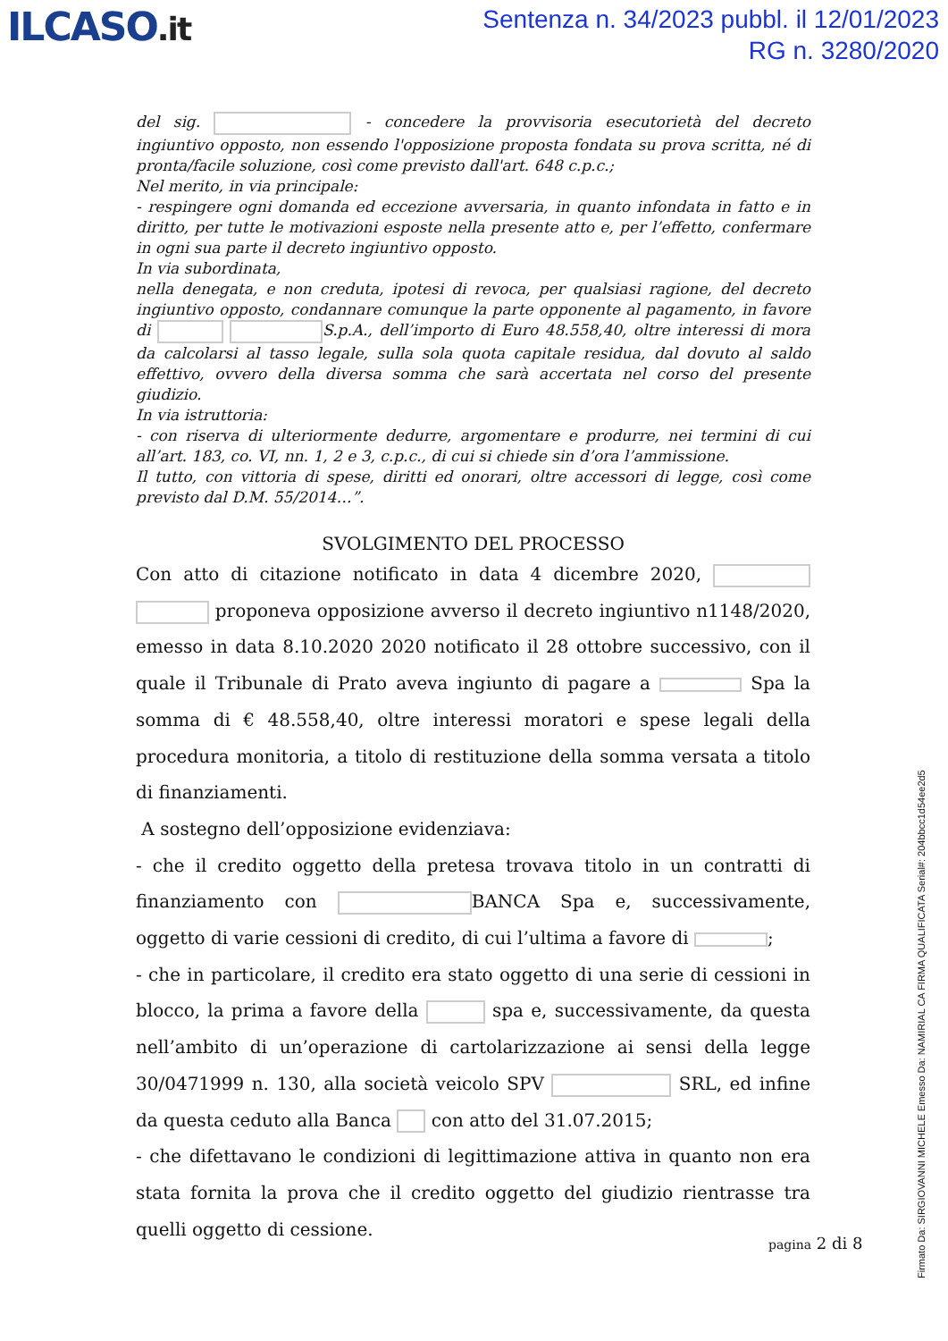ILCASO.it
Sentenza n. 34/2023 pubbl. il 12/01/2023
RG n. 3280/2020
del sig. - concedere la provvisoria esecutorietà del decreto ingiuntivo opposto, non essendo l'opposizione proposta fondata su prova scritta, né di pronta/facile soluzione, così come previsto dall'art. 648 c.p.c.;
Nel merito, in via principale:
- respingere ogni domanda ed eccezione avversaria, in quanto infondata in fatto e in diritto, per tutte le motivazioni esposte nella presente atto e, per l’effetto, confermare in ogni sua parte il decreto ingiuntivo opposto.
In via subordinata,
nella denegata, e non creduta, ipotesi di revoca, per qualsiasi ragione, del decreto ingiuntivo opposto, condannare comunque la parte opponente al pagamento, in favore di S.p.A., dell’importo di Euro 48.558,40, oltre interessi di mora da calcolarsi al tasso legale, sulla sola quota capitale residua, dal dovuto al saldo effettivo, ovvero della diversa somma che sarà accertata nel corso del presente giudizio.
In via istruttoria:
- con riserva di ulteriormente dedurre, argomentare e produrre, nei termini di cui all’art. 183, co. VI, nn. 1, 2 e 3, c.p.c., di cui si chiede sin d’ora l’ammissione.
Il tutto, con vittoria di spese, diritti ed onorari, oltre accessori di legge, così come previsto dal D.M. 55/2014…”.
SVOLGIMENTO DEL PROCESSO
Con atto di citazione notificato in data 4 dicembre 2020, proponeva opposizione avverso il decreto ingiuntivo n1148/2020, emesso in data 8.10.2020 2020 notificato il 28 ottobre successivo, con il quale il Tribunale di Prato aveva ingiunto di pagare a Spa la somma di € 48.558,40, oltre interessi moratori e spese legali della procedura monitoria, a titolo di restituzione della somma versata a titolo di finanziamenti.
A sostegno dell’opposizione evidenziava:
- che il credito oggetto della pretesa trovava titolo in un contratti di finanziamento con BANCA Spa e, successivamente, oggetto di varie cessioni di credito, di cui l’ultima a favore di ;
- che in particolare, il credito era stato oggetto di una serie di cessioni in blocco, la prima a favore della spa e, successivamente, da questa nell’ambito di un’operazione di cartolarizzazione ai sensi della legge 30/0471999 n. 130, alla società veicolo SPV SRL, ed infine da questa ceduto alla Banca con atto del 31.07.2015;
- che difettavano le condizioni di legittimazione attiva in quanto non era stata fornita la prova che il credito oggetto del giudizio rientrasse tra quelli oggetto di cessione.
pagina 2 di 8
Firmato Da: SIRGIOVANNI MICHELE Emesso Da: NAMIRIAL CA FIRMA QUALIFICATA Serial#: 204bbcc1d54ee2d5